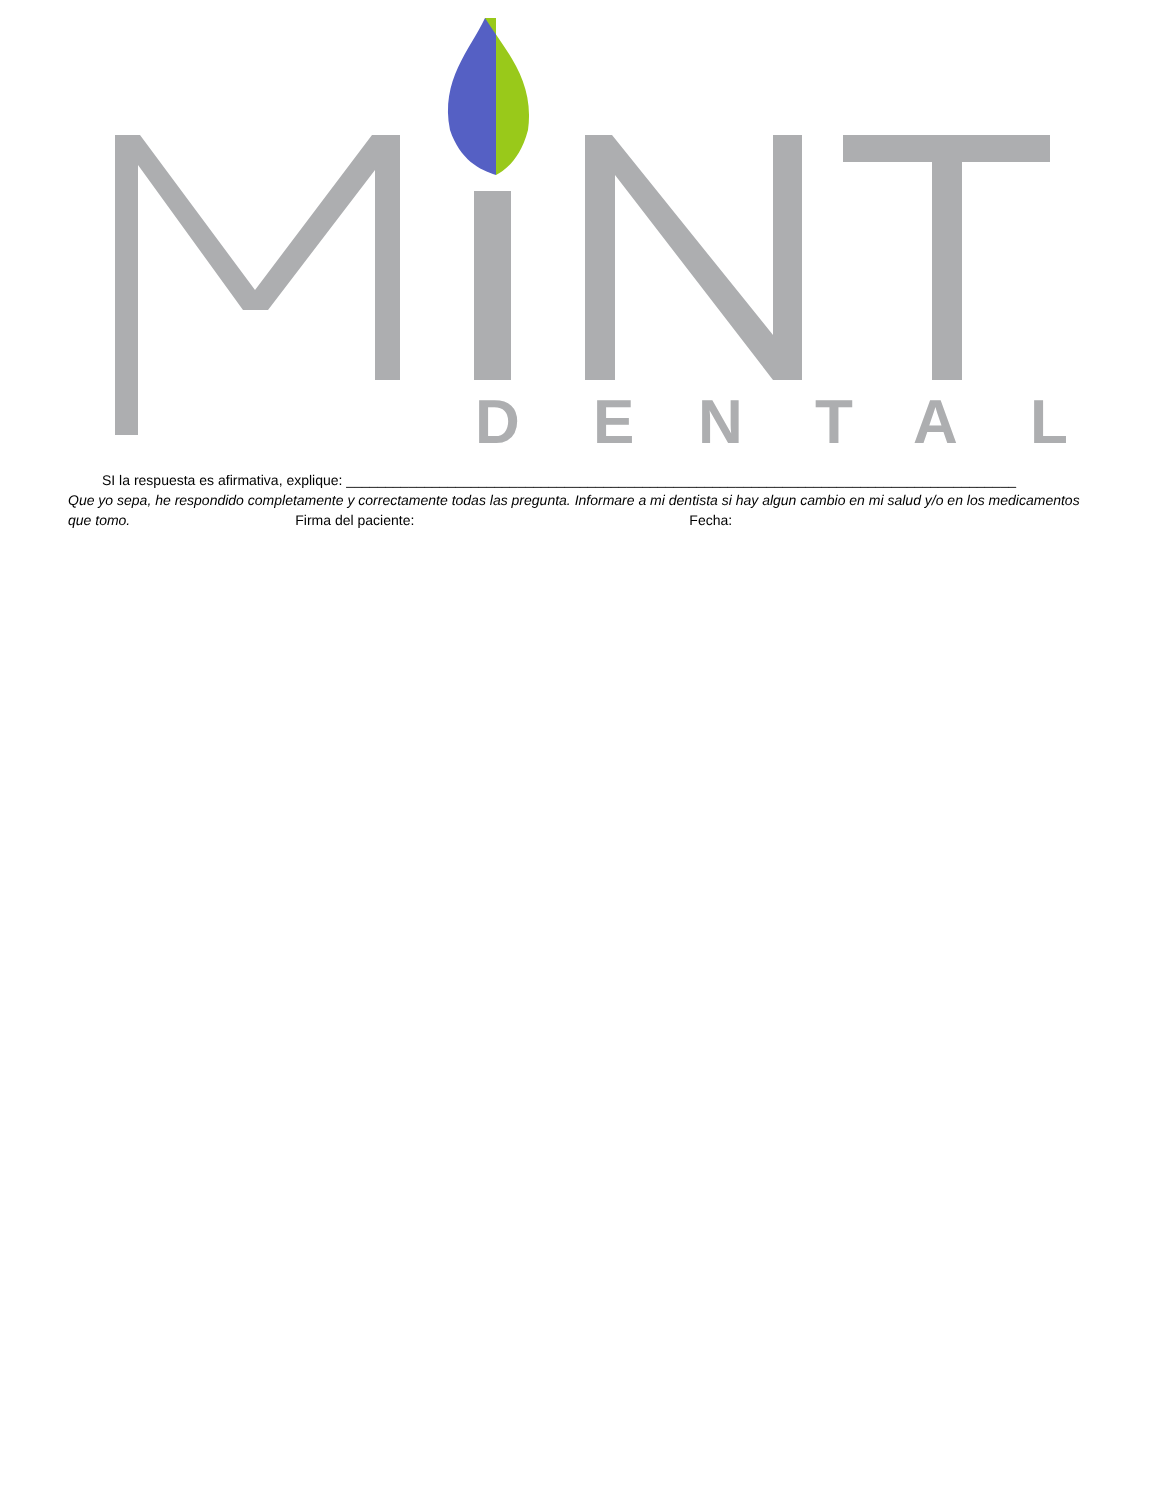D
E
N
T
A
L
SI la respuesta es afirmativa, explique: ______________________________________________________________________________________
Que yo sepa, he respondido completamente y correctamente todas las pregunta. Informare a mi dentista si hay algun cambio en mi salud y/o en los medicamentos que tomo. Firma del paciente: Fecha: